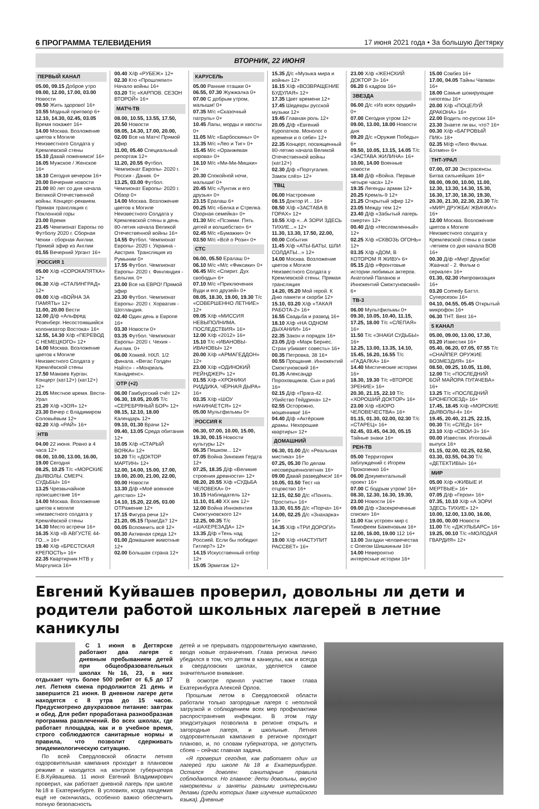6 ПРОГРАММА ТЕЛЕВИДЕНИЯ 17 июня 2021 года • За большую Дегтярку
ВТОРНИК, 22 ИЮНЯ
ПЕРВЫЙ КАНАЛ
05.00, 09.15 Доброе утро
09.00, 12.00, 17.00, 03.00 Новости
09.50 Жить здорово! 16+
10.55 Модный приговор 6+
12.10, 14.30, 02.45, 03.05 Время покажет 16+
14.00 Москва. Возложение цветов к Могиле Неизвестного Солдата у Кремлевской стены
15.10 Давай поженимся! 16+
16.05 Мужское / Женское 16+
18.10 Сегодня вечером 16+
20.00 Вечерние новости
21.00 80 лет со дня начала Великой Отечественной войны. Концерт-реквием. Прямая трансляция с Поклонной горы
23.00 Время
23.45 Чемпионат Европы по Футболу 2020 г. Сборная Чехии - сборная Англии. Прямой эфир из Англии
01.55 Вечерний Ургант 16+
РОССИЯ 1
05.00 Х/ф «СОРОКАПЯТКА» 12+
06.30 Х/ф «СТАЛИНГРАД» 12+
09.00 Х/ф «ВОЙНА ЗА ПАМЯТЬ» 12+
11.00, 20.00 Вести
12.00 Д/ф «Альфред Розенберг. Несостоявшийся колонизатор Востока» 16+
12.55, 14.30 Х/ф «ПЕРЕВОД С НЕМЕЦКОГО» 12+
14.00 Москва. Возложение цветов к Могиле Неизвестного Солдата у Кремлёвской стены
17.50 Мамаев Курган. Концерт (кат12+) (кат12+) 12+
21.05 Местное время. Вести-Урал
21.20 Х/ф «ЗОЯ» 12+
23.30 Вечер с Владимиром Соловьёвым 12+
02.20 Х/ф «РАЙ» 16+
НТВ
04.00 22 июня. Ровно в 4 часа 12+
08.00, 10.00, 13.00, 16.00, 19.00 Сегодня
08.25, 10.25 Т/с «МОРСКИЕ ДЬЯВОЛЫ. СМЕРЧ. СУДЬБЫ» 16+
13.25 Чрезвычайное происшествие 16+
14.00 Москва. Возложение цветов к могиле неизвестного солдата у Кремлёвской стены
14.30 Место встречи 16+
16.35 Х/ф «В АВГУСТЕ 44-ГО...» 16+
19.40 Х/ф «БРЕСТСКАЯ КРЕПОСТЬ» 16+
22.35 Квартирник НТВ у Маргулиса 16+
00.40 Х/ф «РУБЕЖ» 12+
02.30 Кто «Прошляпил» Начало войны 16+
03.20 Т/с «КАРПОВ. СЕЗОН ВТОРОЙ» 16+
МАТЧ-ТВ
08.00, 10.55, 13.55, 17.50, 20.50 Новости
08.05, 14.30, 17.00, 20.00, 02.00 Все на Матч! Прямой эфир
11.00, 05.40 Специальный репортаж 12+
11.20, 20.55 Футбол. Чемпионат Европы- 2020 г. Россия - Дания. 0+
13.25, 03.00 Футбол. Чемпионат Европы- 2020 г. Обзор 0+
14.00 Москва. Возложение цветов к Могиле Неизвестного Солдата у Кремлевской стены в день 80-летия начала Великой Отечественной войны 16+
14.55 Футбол. Чемпионат Европы- 2020 г. Украина - Австрия. Трансляция из Румынии 0+
17.55 Футбол. Чемпионат Европы- 2020 г. Финляндия - Бельгия. 0+
23.00 Все на ЕВРО! Прямой эфир
23.30 Футбол. Чемпионат Европы- 2020 г. Хорватия - Шотландия.
02.40 Один день в Европе 16+
03.30 Новости 0+
03.35 Футбол. Чемпионат Европы- 2020 г. Чехия - Англия. 0+
06.00 Хоккей. НХЛ. 1/2 финала. «Вегас Голден Найтс» - «Монреаль Канадиенс».
ОТР (+2)
06.00 Гамбургский счёт 12+
06.30, 19.05, 20.05 Т/с «СЕРЕБРЯНЫЙ БОР» 12+
08.15, 12.10, 18.00 Календарь 12+
09.10, 01.30 Врачи 12+
09.40, 13.05 Среда обитания 12+
10.05 Х/ф «СТАРЫЙ ВОЯКА» 12+
10.20 Т/с «ДОКТОР МАРТИН» 12+
12.00, 14.00, 15.00, 17.00, 19.00, 20.00, 21.00, 22.00, 00.00 Новости
13.30 Д/ф «Моё военное детство» 12+
14.10, 15.20, 22.05, 03.00 ОТРажение 12+
17.15 Фигура речи 12+
21.20, 05.15 Прав!Да? 12+
00.05 Вспомнить всё 12+
00.30 Активная среда 12+
01.00 Домашние животные 12+
02.00 Большая страна 12+
КАРУСЕЛЬ
05.00 Ранние пташки 0+
06.55, 07.30 Жужжалка 0+
07.00 С добрым утром, малыши! 0+
07.35 М/с «Сказочный патруль» 0+
10.45 Лапы, морды и хвосты 0+
11.05 М/с «Барбоскины» 0+
13.35 М/с «Лео и Тиг» 0+
15.45 М/с «Оранжевая корова» 0+
18.10 М/с «Ми-Ми-Мишки» 0+
20.30 Спокойной ночи, малыши! 0+
20.45 М/с «Лунтик и его друзья» 0+
23.15 Ералаш 6+
00.25 М/с «Белка и Стрелка. Озорная семейка» 0+
01.30 М/с «Псэмми. Пять детей и волшебство» 6+
02.45 М/с «Бумажки» 0+
03.50 М/с «Всё о Рози» 0+
СТС
06.00, 05.50 Ералаш 0+
06.10 М/с «М/с «Фиксики» 0+
06.45 М/с «Спирит. Дух свободы» 6+
07.10 М/с «Приключения Вуди и его друзей» 0+
08.05, 18.30, 19.00, 19.30 Т/с «СОВЕРШЕННО ЛЕТНИЕ» 12+
09.05 Х/ф «МИССИЯ НЕВЫПОЛНИМА. ПОСЛЕДСТВИЯ» 16+
12.00 Х/ф «2012» 16+
15.10 Т/с «ИВАНОВЫ-ИВАНОВЫ» 12+
20.00 Х/ф «АРМАГЕДДОН» 12+
23.00 Х/ф «ОДИНОКИЙ РЕЙНДЖЕР» 12+
01.55 Х/ф «ХРОНИКИ РИДДИКА. ЧЁРНАЯ ДЫРА» 16+
03.35 Х/ф «ШОУ НАЧИНАЕТСЯ» 12+
05.00 Мультфильмы 0+
РОССИЯ К
06.30, 07.00, 10.00, 15.00, 19.30, 00.15 Новости культуры 12+
06.35 Пешком... 12+
07.05 Война Зиновия Гердта 12+
07.25, 18.35 Д/ф «Великие строения древности» 12+
08.20, 20.55 Х/ф «СУДЬБА ЧЕЛОВЕКА» 0+
10.15 Наблюдатель 12+
11.10, 01.40 ХХ век 12+
12.00 Война Иннокентия Смоктуновского 12+
12.25, 00.35 Т/с «ШАХЕРЕЗАДА» 12+
13.35 Д/ф «Тень над Россией. Если бы победил Гитлер?» 12+
14.15 Искусственный отбор 12+
15.05 Эрмитаж 12+
15.35 Д/с «Музыка мира и войны» 12+
16.15 Х/ф «ВОЗВРАЩЕНИЕ БУДУЛАЯ» 12+
17.35 Цвет времени 12+
17.45 Шедевры русской музыки 12+
19.45 Главная роль 12+
20.05 Д/ф «Евгений Куропатков. Монолог о времени и о себе» 12+
22.35 Концерт, посвященный 80-летию начала Великой Отечественной войны (кат12+)
02.30 Д/ф «Португалия. Замок слёз» 12+
ТВЦ
06.00 Настроение
08.15 Доктор И... 16+
08.50 Х/ф «ЗАСТАВА В ГОРАХ» 12+
10.55 Х/ф «...А ЗОРИ ЗДЕСЬ ТИХИЕ...» 12+
11.30, 13.30, 17.50, 22.00, 00.00 События
11.45 Х/ф «АТЫ-БАТЫ, ШЛИ СОЛДАТЫ...» 12+
14.00 Москва. Возложение цветов к Могиле Неизвестного Солдата у Кремлевской стены. Прямая трансляция
14.20, 05.20 Мой герой. К Дню памяти и скорби 12+
15.10, 03.20 Х/ф «ТАКАЯ РАБОТА-2» 16+
16.55 Свадьба и развод 16+
18.10 Х/ф «НА ОДНОМ ДЫХАНИИ» 16+
22.35 Закон и порядок 16+
23.05 Д/ф «Марк Бернес. Страх убивает совесть» 16+
00.35 Петровка, 38 16+
00.55 Прощание. Иннокентий Смоктуновский 16+
01.35 Александр Пороховщиков. Сын и раб 16+
02.15 Д/ф «Прага-42. Убийство Гейдриха» 12+
02.55 Осторожно, мошенники! 16+
04.40 Д/ф «Актёрские драмы. Нехорошие квартиры» 12+
ДОМАШНИЙ
06.30, 01.00 Д/с «Реальная мистика» 16+
07.25, 05.30 По делам несовершеннолетних 16+
09.00 Давай разведёмся! 16+
10.05, 03.50 Тест на отцовство 16+
12.15, 02.50 Д/с «Понять. Простить» 16+
13.30, 01.55 Д/с «Порча» 16+
14.00, 02.25 Д/с «Знахарка» 16+
14.35 Х/ф «ТРИ ДОРОГИ» 12+
19.00 Х/ф «НАСТУПИТ РАССВЕТ» 16+
23.00 Х/ф «ЖЕНСКИЙ ДОКТОР 3» 16+
06.20 6 кадров 16+
ЗВЕЗДА
06.00 Д/с «Из всех орудий» 0+
07.00 Сегодня утром 12+
09.00, 13.00, 18.00 Новости дня
09.20 Д/с «Оружие Победы» 6+
09.50, 10.05, 13.15, 14.05 Т/с «ЗАСТАВА ЖИЛИНА» 16+
10.00, 14.00 Военные новости
18.40 Д/ф «Война. Первые четыре часа» 12+
19.35 Легенды армии 12+
20.25 Кремль-9 12+
21.25 Открытый эфир 12+
23.05 Между тем 12+
23.40 Д/ф «Забытый лагерь смерти» 12+
00.40 Д/ф «Несломленный» 12+
02.25 Х/ф «СКВОЗЬ ОГОНЬ» 12+
03.35 Х/ф «ДОМ, В КОТОРОМ Я ЖИВУ» 6+
05.15 Д/ф «Фронтовые истории любимых актеров. Анатолий Папанов и Иннокентий Смоктуновский» 6+
ТВ-3
06.00 Мультфильмы 0+
09.30, 10.05, 10.40, 11.15, 17.25, 18.00 Т/с «СЛЕПАЯ» 16+
11.50 Т/с «ЗНАКИ СУДЬБЫ» 16+
12.25, 13.00, 13.35, 14.10, 15.45, 16.20, 16.55 Т/с «ГАДАЛКА» 16+
14.40 Мистические истории 16+
18.30, 19.30 Т/с «ВТОРОЕ ЗРЕНИЕ» 16+
20.30, 21.15, 22.10 Т/с «ХОРОШИЙ ДОКТОР» 16+
23.00 Х/ф «БЮРО ЧЕЛОВЕЧЕСТВА» 16+
01.15, 01.30, 02.00, 02.30 Т/с «СТАРЕЦ» 16+
02.45, 03.45, 04.30, 05.15 Тайные знаки 16+
РЕН-ТВ
05.00 Территория заблуждений с Игорем Прокопенко 16+
06.00 Документальный проект 16+
07.00 С бодрым утром! 16+
08.30, 12.30, 16.30, 19.30, 23.00 Новости 16+
09.00 Д/ф «Засекреченные списки» 16+
11.00 Как устроен мир с Тимофеем Баженовым 16+
12.00, 16.00, 19.00 112 16+
13.00 Загадки человечества с Олегом Шишкиным 16+
14.00 Невероятно интересные истории 16+
15.00 Совбез 16+
17.00, 04.05 Тайны Чапман 16+
18.00 Самые шокирующие гипотезы 16+
20.00 Х/ф «ПОЦЕЛУЙ ДРАКОНА» 16+
22.00 Водить по-русски 16+
23.30 Знаете ли вы, что? 16+
00.30 Х/ф «БАГРОВЫЙ ПИК» 18+
02.35 М/ф «Лего Фильм. Бэтмен» 6+
ТНТ-УРАЛ
07.00, 07.30 Экстрасенсы. Битва сильнейших 16+
08.00, 09.00, 10.00, 11.00, 12.30, 13.30, 14.30, 15.30, 16.30, 17.30, 18.30, 19.30, 20.30, 21.30, 22.30, 23.30 Т/с «МИР! ДРУЖБА! ЖВАЧКА!» 16+
12.00 Москва. Возложение цветов к Могиле Неизвестного солдата у Кремлевской стены в связи -летием со дня начала ВОВ 16+
00.30 Д/ф «Мир! Дружба! Жвачка! - 2. Фильм о сериале» 16+
01.30, 02.30 Импровизация 16+
03.20 Comedy Баттл. Суперсезон 16+
04.10, 04.55, 05.45 Открытый микрофон 16+
06.30 ТНТ. Best 16+
5 КАНАЛ
05.00, 09.00, 13.00, 17.30, 03.20 Известия 16+
05.40, 06.20, 07.05, 07.55 Т/с «СНАЙПЕР. ОРУЖИЕ ВОЗМЕЗДИЯ» 16+
08.50, 09.25, 10.05, 11.00, 12.00 Т/с «ПОСЛЕДНИЙ БОЙ МАЙОРА ПУГАЧЕВА» 16+
13.25 Т/с «ПОСЛЕДНИЙ БРОНЕПОЕЗД» 16+
17.45, 18.45 Х/ф «МОРСКИЕ ДЬЯВОЛЫ-4» 16+
19.45, 20.40, 21.25, 22.15, 00.30 Т/с «СЛЕД» 16+
23.10 Х/ф «СВОИ-3» 16+
00.00 Известия. Итоговый выпуск 16+
01.15, 02.00, 02.25, 02.50, 03.30, 03.55, 04.30 Т/с «ДЕТЕКТИВЫ» 16+
МИР
05.00 Х/ф «ЖИВЫЕ И МЕРТВЫЕ» 16+
07.05 Д/ф «Герои» 16+
07.35, 10.10 Х/ф «А ЗОРИ ЗДЕСЬ ТИХИЕ» 12+
10.00, 12.00, 13.00, 16.00, 19.00, 00.00 Новости
11.00 Т/с «ДЖУЛЬБАРС» 16+
19.25, 00.10 Т/с «МОЛОДАЯ ГВАРДИЯ» 12+
Евгений Куйвашев проверил, довольны ли дети и родители работой школьных лагерей в летние каникулы
С 1 июня в Дегтярске работают два лагеря с дневным пребыванием детей при общеобразовательных школах №16, 23, в них отдыхает чуть более 500 ребят от 6,5 до 17 лет. Летняя смена продолжится 21 день и завершится 21 июня. В дневном лагере дети находятся с 8 утра до 15 часов. Предусмотрено двухразовое питание: завтрак и обед. Для ребят проработана разнообразная программа развлечений. Во всех школах, где работает площадка, как и в учебное время, строго соблюдаются санитарные нормы и правила, что позволит сдерживать эпидемиологическую ситуацию.
По всей Свердловской области летняя оздоровительная кампания проходит в плановом режиме и находится на контроле губернатора Е.В.Куйвашева. 11 июня Евгений Владимирович проверил, как работает дневной лагерь при школе №18 в Екатеринбурге. В условиях, когда пандемия ещё не окончилась, особенно важно обеспечить полную безопасность
детей и не прерывать оздоровительную кампанию, вводя новые ограничения. Глава региона лично убедился в том, что детям в каникулы, как и всегда в свердловских школах, уделяется самое значительное внимание.
В осмотре принял участие также глава Екатеринбурга Алексей Орлов.
Прошлым летом в Свердловской области работали только загородные лагеря с неполной загрузкой и соблюдением всех мер профилактики распространения инфекции. В этом году эпидситуация позволила в регионе открыть и загородные лагеря, и школьные. Летняя оздоровительная кампания в регионе проходит планово, и, по словам губернатора, не допустить сбоев – сейчас главная задача.
«Я проверил сегодня, как работает один из лагерей при школе №18 в Екатеринбурге. Остался доволен: санитарные правила соблюдаются. Но главное: дети довольны, вкусно накормлены и заняты разными интересными делами (среди которых даже изучение китайского языка). Дневные